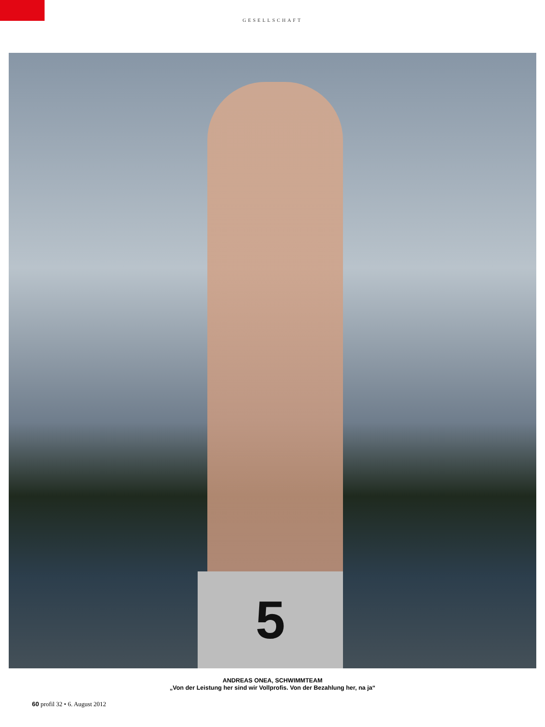GESELLSCHAFT
5
ANDREAS ONEA, SCHWIMMTEAM
„Von der Leistung her sind wir Vollprofis. Von der Bezahlung her, na ja“
60 profil 32 • 6. August 2012